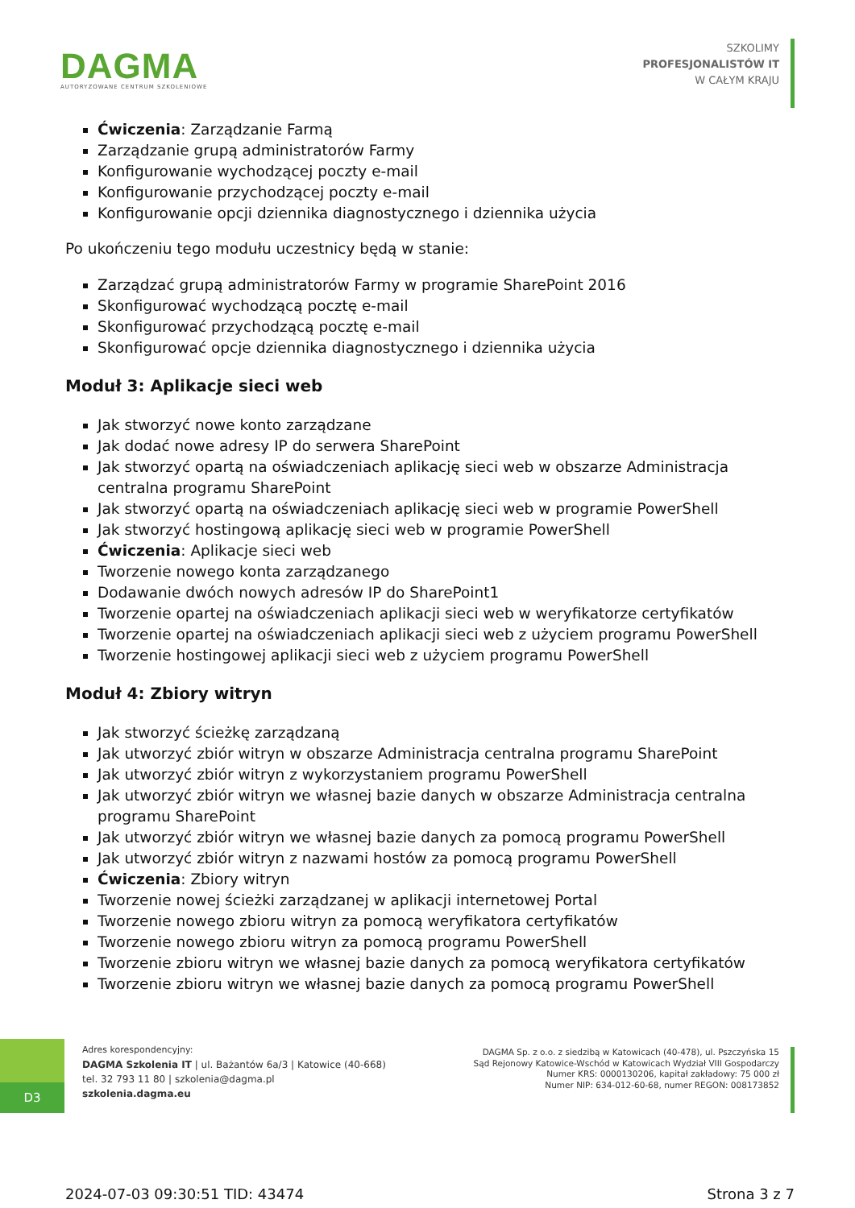DAGMA
AUTORYZOWANE CENTRUM SZKOLENIOWE
SZKOLIMY
PROFESJONALISTÓW IT
W CAŁYM KRAJU
Ćwiczenia: Zarządzanie Farmą
Zarządzanie grupą administratorów Farmy
Konfigurowanie wychodzącej poczty e-mail
Konfigurowanie przychodzącej poczty e-mail
Konfigurowanie opcji dziennika diagnostycznego i dziennika użycia
Po ukończeniu tego modułu uczestnicy będą w stanie:
Zarządzać grupą administratorów Farmy w programie SharePoint 2016
Skonfigurować wychodzącą pocztę e-mail
Skonfigurować przychodzącą pocztę e-mail
Skonfigurować opcje dziennika diagnostycznego i dziennika użycia
Moduł 3: Aplikacje sieci web
Jak stworzyć nowe konto zarządzane
Jak dodać nowe adresy IP do serwera SharePoint
Jak stworzyć opartą na oświadczeniach aplikację sieci web w obszarze Administracja centralna programu SharePoint
Jak stworzyć opartą na oświadczeniach aplikację sieci web w programie PowerShell
Jak stworzyć hostingową aplikację sieci web w programie PowerShell
Ćwiczenia: Aplikacje sieci web
Tworzenie nowego konta zarządzanego
Dodawanie dwóch nowych adresów IP do SharePoint1
Tworzenie opartej na oświadczeniach aplikacji sieci web w weryfikatorze certyfikatów
Tworzenie opartej na oświadczeniach aplikacji sieci web z użyciem programu PowerShell
Tworzenie hostingowej aplikacji sieci web z użyciem programu PowerShell
Moduł 4: Zbiory witryn
Jak stworzyć ścieżkę zarządzaną
Jak utworzyć zbiór witryn w obszarze Administracja centralna programu SharePoint
Jak utworzyć zbiór witryn z wykorzystaniem programu PowerShell
Jak utworzyć zbiór witryn we własnej bazie danych w obszarze Administracja centralna programu SharePoint
Jak utworzyć zbiór witryn we własnej bazie danych za pomocą programu PowerShell
Jak utworzyć zbiór witryn z nazwami hostów za pomocą programu PowerShell
Ćwiczenia: Zbiory witryn
Tworzenie nowej ścieżki zarządzanej w aplikacji internetowej Portal
Tworzenie nowego zbioru witryn za pomocą weryfikatora certyfikatów
Tworzenie nowego zbioru witryn za pomocą programu PowerShell
Tworzenie zbioru witryn we własnej bazie danych za pomocą weryfikatora certyfikatów
Tworzenie zbioru witryn we własnej bazie danych za pomocą programu PowerShell
D3
Adres korespondencyjny:
DAGMA Szkolenia IT | ul. Bażantów 6a/3 | Katowice (40-668)
tel. 32 793 11 80 | szkolenia@dagma.pl
szkolenia.dagma.eu
DAGMA Sp. z o.o. z siedzibą w Katowicach (40-478), ul. Pszczyńska 15
Sąd Rejonowy Katowice-Wschód w Katowicach Wydział VIII Gospodarczy
Numer KRS: 0000130206, kapitał zakładowy: 75 000 zł
Numer NIP: 634-012-60-68, numer REGON: 008173852
2024-07-03 09:30:51 TID: 43474 Strona 3 z 7